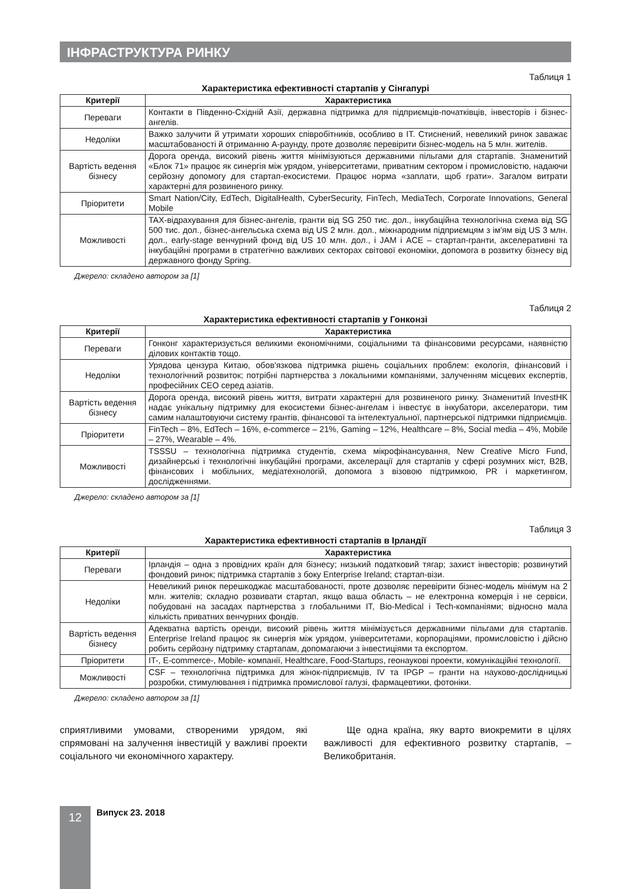ІНФРАСТРУКТУРА РИНКУ
Таблиця 1
Характеристика ефективності стартапів у Сінгапурі
| Критерії | Характеристика |
| --- | --- |
| Переваги | Контакти в Південно-Східній Азії, державна підтримка для підприємців-початківців, інвесторів і бізнес-ангелів. |
| Недоліки | Важко залучити й утримати хороших співробітників, особливо в IT. Стиснений, невеликий ринок заважає масштабованості й отриманню A-раунду, проте дозволяє перевірити бізнес-модель на 5 млн. жителів. |
| Вартість ведення бізнесу | Дорога оренда, високий рівень життя мінімізуються державними пільгами для стартапів. Знаменитий «Блок 71» працює як синергія між урядом, університетами, приватним сектором і промисловістю, надаючи серйозну допомогу для стартап-екосистеми. Працює норма «заплати, щоб грати». Загалом витрати характерні для розвиненого ринку. |
| Пріоритети | Smart Nation/City, EdTech, DigitalHealth, CyberSecurity, FinTech, MediaTech, Corporate Innovations, General Mobile |
| Можливості | TAX-відрахування для бізнес-ангелів, гранти від SG 250 тис. дол., інкубаційна технологічна схема від SG 500 тис. дол., бізнес-ангельська схема від US 2 млн. дол., міжнародним підприємцям з ім'ям від US 3 млн. дол., early-stage венчурний фонд від US 10 млн. дол., і JAM і ACE – стартап-гранти, акселеративні та інкубаційні програми в стратегічно важливих секторах світової економіки, допомога в розвитку бізнесу від державного фонду Spring. |
Джерело: складено автором за [1]
Таблиця 2
Характеристика ефективності стартапів у Гонконзі
| Критерії | Характеристика |
| --- | --- |
| Переваги | Гонконг характеризується великими економічними, соціальними та фінансовими ресурсами, наявністю ділових контактів тощо. |
| Недоліки | Урядова цензура Китаю, обов'язкова підтримка рішень соціальних проблем: екологія, фінансовий і технологічний розвиток; потрібні партнерства з локальними компаніями, залученням місцевих експертів, професійних CEO серед азіатів. |
| Вартість ведення бізнесу | Дорога оренда, високий рівень життя, витрати характерні для розвиненого ринку. Знаменитий InvestHK надає унікальну підтримку для екосистеми бізнес-ангелам і інвестує в інкубатори, акселератори, тим самим налаштовуючи систему грантів, фінансової та інтелектуальної, партнерської підтримки підприємців. |
| Пріоритети | FinTech – 8%, EdTech – 16%, e-commerce – 21%, Gaming – 12%, Healthcare – 8%, Social media – 4%, Mobile – 27%, Wearable – 4%. |
| Можливості | TSSSU – технологічна підтримка студентів, схема мікрофінансування, New Creative Micro Fund, дизайнерські і технологічні інкубаційні програми, акселерації для стартапів у сфері розумних міст, B2B, фінансових і мобільних, медіатехнологій, допомога з візовою підтримкою, PR і маркетингом, дослідженнями. |
Джерело: складено автором за [1]
Таблиця 3
Характеристика ефективності стартапів в Ірландії
| Критерії | Характеристика |
| --- | --- |
| Переваги | Ірландія – одна з провідних країн для бізнесу; низький податковий тягар; захист інвесторів; розвинутий фондовий ринок; підтримка стартапів з боку Enterprise Ireland; стартап-візи. |
| Недоліки | Невеликий ринок перешкоджає масштабованості, проте дозволяє перевірити бізнес-модель мінімум на 2 млн. жителів; складно розвивати стартап, якщо ваша область – не електронна комерція і не сервіси, побудовані на засадах партнерства з глобальними IT, Bio-Medical і Tech-компаніями; відносно мала кількість приватних венчурних фондів. |
| Вартість ведення бізнесу | Адекватна вартість оренди, високий рівень життя мінімізується державними пільгами для стартапів. Enterprise Ireland працює як синергія між урядом, університетами, корпораціями, промисловістю і дійсно робить серйозну підтримку стартапам, допомагаючи з інвестиціями та експортом. |
| Пріоритети | IT-, E-commerce-, Mobile- компанії, Healthcare, Food-Startups, геонаукові проекти, комунікаційні технології. |
| Можливості | CSF – технологічна підтримка для жінок-підприємців, IV та IPGP – гранти на науково-дослідницькі розробки, стимулювання і підтримка промислової галузі, фармацевтики, фотоніки. |
Джерело: складено автором за [1]
сприятливими умовами, створеними урядом, які спрямовані на залучення інвестицій у важливі проекти соціального чи економічного характеру.
Ще одна країна, яку варто виокремити в цілях важливості для ефективного розвитку стартапів, – Великобританія.
12 Випуск 23. 2018